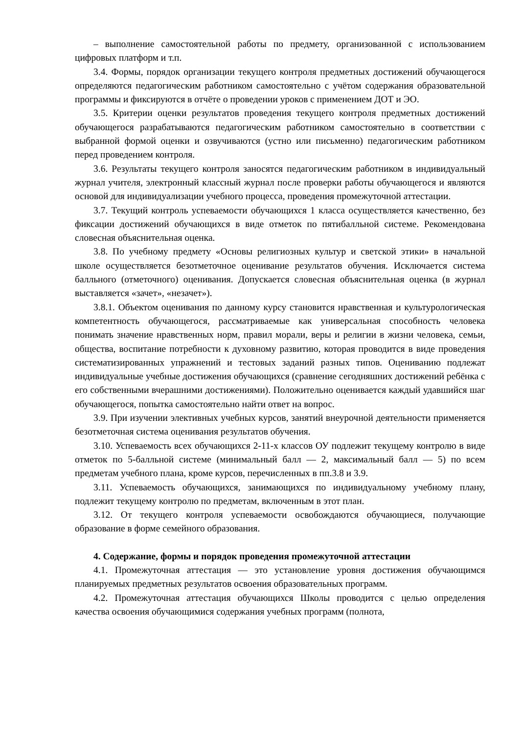– выполнение самостоятельной работы по предмету, организованной с использованием цифровых платформ и т.п.
3.4. Формы, порядок организации текущего контроля предметных достижений обучающегося определяются педагогическим работником самостоятельно с учётом содержания образовательной программы и фиксируются в отчёте о проведении уроков с применением ДОТ и ЭО.
3.5. Критерии оценки результатов проведения текущего контроля предметных достижений обучающегося разрабатываются педагогическим работником самостоятельно в соответствии с выбранной формой оценки и озвучиваются (устно или письменно) педагогическим работником перед проведением контроля.
3.6. Результаты текущего контроля заносятся педагогическим работником в индивидуальный журнал учителя, электронный классный журнал после проверки работы обучающегося и являются основой для индивидуализации учебного процесса, проведения промежуточной аттестации.
3.7. Текущий контроль успеваемости обучающихся 1 класса осуществляется качественно, без фиксации достижений обучающихся в виде отметок по пятибалльной системе. Рекомендована словесная объяснительная оценка.
3.8. По учебному предмету «Основы религиозных культур и светской этики» в начальной школе осуществляется безотметочное оценивание результатов обучения. Исключается система балльного (отметочного) оценивания. Допускается словесная объяснительная оценка (в журнал выставляется «зачет», «незачет»).
3.8.1. Объектом оценивания по данному курсу становится нравственная и культурологическая компетентность обучающегося, рассматриваемые как универсальная способность человека понимать значение нравственных норм, правил морали, веры и религии в жизни человека, семьи, общества, воспитание потребности к духовному развитию, которая проводится в виде проведения систематизированных упражнений и тестовых заданий разных типов. Оцениванию подлежат индивидуальные учебные достижения обучающихся (сравнение сегодняшних достижений ребёнка с его собственными вчерашними достижениями). Положительно оценивается каждый удавшийся шаг обучающегося, попытка самостоятельно найти ответ на вопрос.
3.9. При изучении элективных учебных курсов, занятий внеурочной деятельности применяется безотметочная система оценивания результатов обучения.
3.10. Успеваемость всех обучающихся 2-11-х классов ОУ подлежит текущему контролю в виде отметок по 5-балльной системе (минимальный балл — 2, максимальный балл — 5) по всем предметам учебного плана, кроме курсов, перечисленных в пп.3.8 и 3.9.
3.11. Успеваемость обучающихся, занимающихся по индивидуальному учебному плану, подлежит текущему контролю по предметам, включенным в этот план.
3.12. От текущего контроля успеваемости освобождаются обучающиеся, получающие образование в форме семейного образования.
4. Содержание, формы и порядок проведения промежуточной аттестации
4.1. Промежуточная аттестация — это установление уровня достижения обучающимся планируемых предметных результатов освоения образовательных программ.
4.2. Промежуточная аттестация обучающихся Школы проводится с целью определения качества освоения обучающимися содержания учебных программ (полнота,